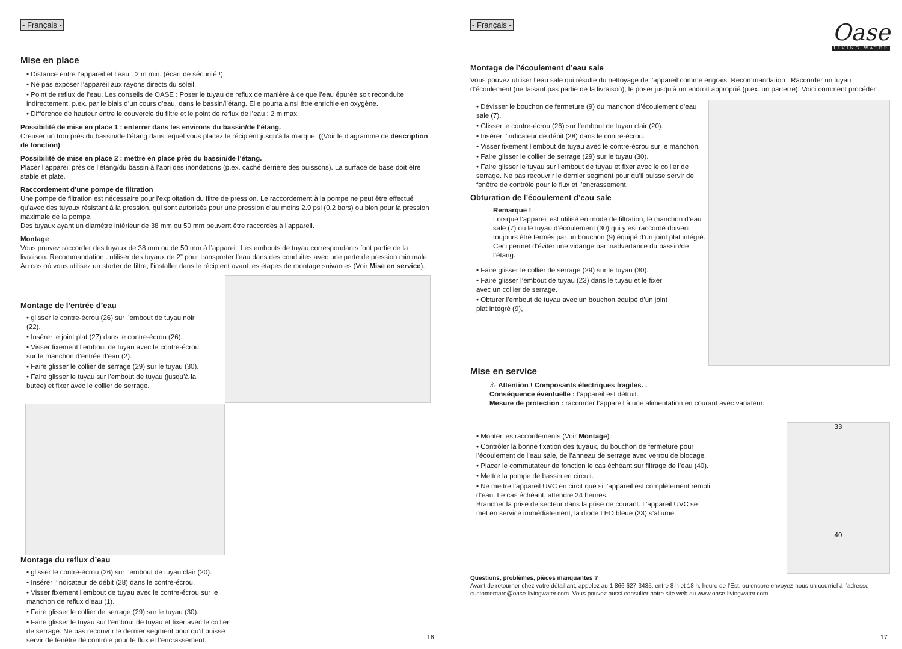- Français -
Mise en place
• Distance entre l’appareil et l’eau : 2 m min. (écart de sécurité !).
• Ne pas exposer l’appareil aux rayons directs du soleil.
• Point de reflux de l’eau. Les conseils de OASE : Poser le tuyau de reflux de manière à ce que l’eau épurée soit reconduite indirectement, p.ex. par le biais d’un cours d’eau, dans le bassin/l’étang. Elle pourra ainsi être enrichie en oxygène.
• Différence de hauteur entre le couvercle du filtre et le point de reflux de l’eau : 2 m max.
Possibilité de mise en place 1 : enterrer dans les environs du bassin/de l’étang.
Creuser un trou près du bassin/de l’étang dans lequel vous placez le récipient jusqu’à la marque. ((Voir le diagramme de description de fonction)
Possibilité de mise en place 2 : mettre en place près du bassin/de l’étang.
Placer l’appareil près de l’étang/du bassin à l’abri des inondations (p.ex. caché derrière des buissons). La surface de base doit être stable et plate.
Raccordement d’une pompe de filtration
Une pompe de filtration est nécessaire pour l’exploitation du filtre de pression. Le raccordement à la pompe ne peut être effectué qu’avec des tuyaux résistant à la pression, qui sont autorisés pour une pression d’au moins 2.9 psi (0.2 bars) ou bien pour la pression maximale de la pompe.
Des tuyaux ayant un diamètre intérieur de 38 mm ou 50 mm peuvent être raccordés à l’appareil.
Montage
Vous pouvez raccorder des tuyaux de 38 mm ou de 50 mm à l’appareil. Les embouts de tuyau correspondants font partie de la livraison. Recommandation : utiliser des tuyaux de 2” pour transporter l’eau dans des conduites avec une perte de pression minimale.
Au cas où vous utilisez un starter de filtre, l’installer dans le récipient avant les étapes de montage suivantes (Voir Mise en service).
Montage de l’entrée d’eau
• glisser le contre-écrou (26) sur l’embout de tuyau noir (22).
• Insérer le joint plat (27) dans le contre-écrou (26).
• Visser fixement l’embout de tuyau avec le contre-écrou sur le manchon d’entrée d’eau (2).
• Faire glisser le collier de serrage (29) sur le tuyau (30).
• Faire glisser le tuyau sur l’embout de tuyau (jusqu’à la butée) et fixer avec le collier de serrage.
Montage du reflux d’eau
• glisser le contre-écrou (26) sur l’embout de tuyau clair (20).
• Insérer l’indicateur de débit (28) dans le contre-écrou.
• Visser fixement l’embout de tuyau avec le contre-écrou sur le manchon de reflux d’eau (1).
• Faire glisser le collier de serrage (29) sur le tuyau (30).
• Faire glisser le tuyau sur l’embout de tuyau et fixer avec le collier de serrage. Ne pas recouvrir le dernier segment pour qu’il puisse servir de fenêtre de contrôle pour le flux et l’encrassement.
16
Oase
LIVING WATER
- Français -
Montage de l’écoulement d’eau sale
Vous pouvez utiliser l’eau sale qui résulte du nettoyage de l’appareil comme engrais. Recommandation : Raccorder un tuyau d’écoulement (ne faisant pas partie de la livraison), le poser jusqu’à un endroit approprié (p.ex. un parterre). Voici comment procéder :
• Dévisser le bouchon de fermeture (9) du manchon d’écoulement d’eau sale (7).
• Glisser le contre-écrou (26) sur l’embout de tuyau clair (20).
• Insérer l’indicateur de débit (28) dans le contre-écrou.
• Visser fixement l’embout de tuyau avec le contre-écrou sur le manchon.
• Faire glisser le collier de serrage (29) sur le tuyau (30).
• Faire glisser le tuyau sur l’embout de tuyau et fixer avec le collier de serrage. Ne pas recouvrir le dernier segment pour qu’il puisse servir de fenêtre de contrôle pour le flux et l’encrassement.
Obturation de l’écoulement d’eau sale
Remarque !
Lorsque l’appareil est utilisé en mode de filtration, le manchon d’eau sale (7) ou le tuyau d’écoulement (30) qui y est raccordé doivent toujours être fermés par un bouchon (9) équipé d’un joint plat intégré. Ceci permet d’éviter une vidange par inadvertance du bassin/de l’étang.
• Faire glisser le collier de serrage (29) sur le tuyau (30).
• Faire glisser l’embout de tuyau (23) dans le tuyau et le fixer avec un collier de serrage.
• Obturer l’embout de tuyau avec un bouchon équipé d’un joint plat intégré (9),
Mise en service
⚠ Attention ! Composants électriques fragiles. .
Conséquence éventuelle : l’appareil est détruit.
Mesure de protection : raccorder l’appareil à une alimentation en courant avec variateur.
33
40
• Monter les raccordements (Voir Montage).
• Contrôler la bonne fixation des tuyaux, du bouchon de fermeture pour l’écoulement de l’eau sale, de l’anneau de serrage avec verrou de blocage.
• Placer le commutateur de fonction le cas échéant sur filtrage de l’eau (40).
• Mettre la pompe de bassin en circuit.
• Ne mettre l’appareil UVC en circit que si l’appareil est complètement rempli d’eau. Le cas échéant, attendre 24 heures.
Brancher la prise de secteur dans la prise de courant. L’appareil UVC se met en service immédiatement, la diode LED bleue (33) s’allume.
Questions, problèmes, pièces manquantes ?
Avant de retourner chez votre détaillant, appelez au 1 866 627-3435, entre 8 h et 18 h, heure de l’Est, ou encore envoyez-nous un courriel à l’adresse customercare@oase-livingwater.com. Vous pouvez aussi consulter notre site web au www.oase-livingwater.com
17